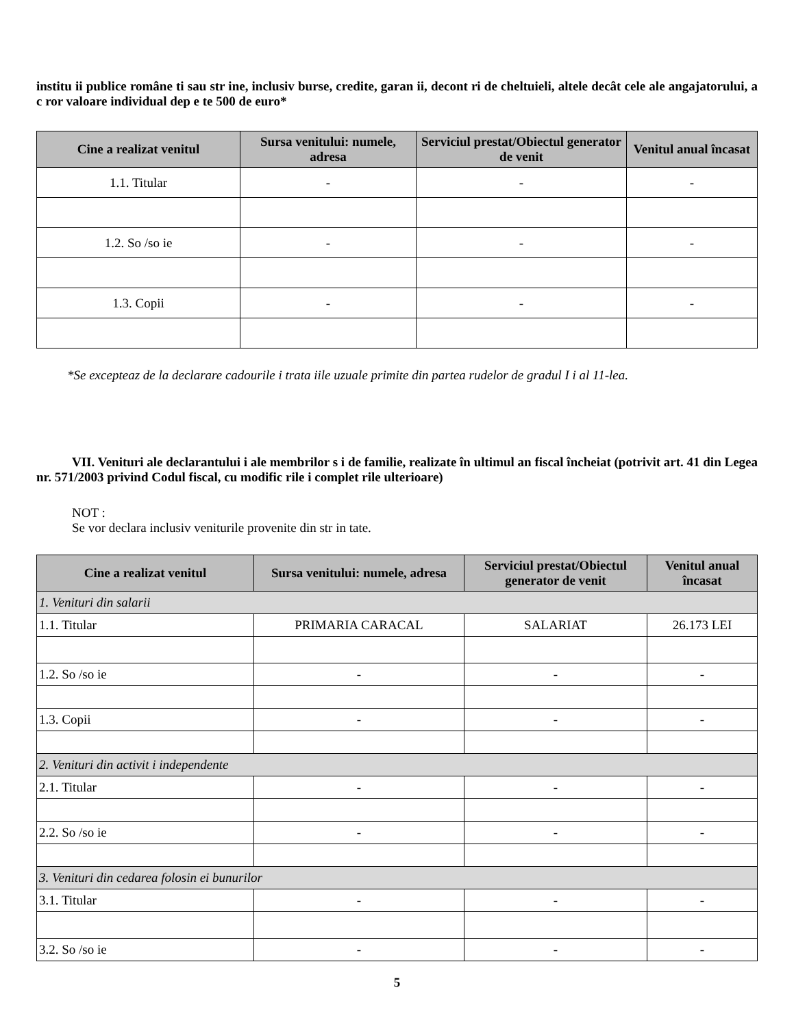institu ii publice române ti sau str ine, inclusiv burse, credite, garan ii, decont ri de cheltuieli, altele decât cele ale angajatorului, a c ror valoare individual dep e te 500 de euro*
| Cine a realizat venitul | Sursa venitului: numele, adresa | Serviciul prestat/Obiectul generator de venit | Venitul anual încasat |
| --- | --- | --- | --- |
| 1.1. Titular | - | - | - |
| 1.2. So /so ie | - | - | - |
| 1.3. Copii | - | - | - |
*Se excepteaz de la declarare cadourile i trata iile uzuale primite din partea rudelor de gradul I i al 11-lea.
VII. Venituri ale declarantului i ale membrilor s i de familie, realizate în ultimul an fiscal încheiat (potrivit art. 41 din Legea nr. 571/2003 privind Codul fiscal, cu modific rile i complet rile ulterioare)
NOT :
Se vor declara inclusiv veniturile provenite din str in tate.
| Cine a realizat venitul | Sursa venitului: numele, adresa | Serviciul prestat/Obiectul generator de venit | Venitul anual încasat |
| --- | --- | --- | --- |
| 1. Venituri din salarii | | | |
| 1.1. Titular | PRIMARIA CARACAL | SALARIAT | 26.173 LEI |
| 1.2. So /so ie | - | - | - |
| 1.3. Copii | - | - | - |
| 2. Venituri din activit i independente | | | |
| 2.1. Titular | - | - | - |
| 2.2. So /so ie | - | - | - |
| 3. Venituri din cedarea folosin ei bunurilor | | | |
| 3.1. Titular | - | - | - |
| 3.2. So /so ie | - | - | - |
5